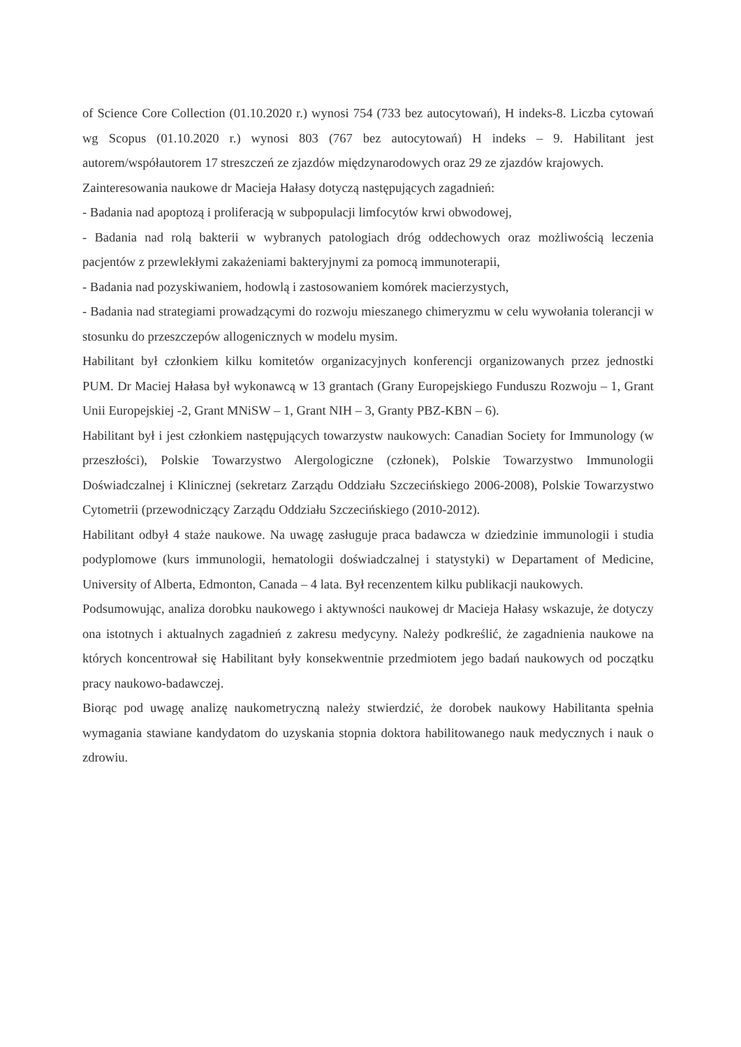of Science Core Collection (01.10.2020 r.) wynosi 754 (733 bez autocytowań), H indeks-8. Liczba cytowań wg Scopus (01.10.2020 r.) wynosi 803 (767 bez autocytowań) H indeks – 9. Habilitant jest autorem/współautorem 17 streszczeń ze zjazdów międzynarodowych oraz 29 ze zjazdów krajowych.
Zainteresowania naukowe dr Macieja Hałasy dotyczą następujących zagadnień:
- Badania nad apoptozą i proliferacją w subpopulacji limfocytów krwi obwodowej,
- Badania nad rolą bakterii w wybranych patologiach dróg oddechowych oraz możliwością leczenia pacjentów z przewlekłymi zakażeniami bakteryjnymi za pomocą immunoterapii,
- Badania nad pozyskiwaniem, hodowlą i zastosowaniem komórek macierzystych,
- Badania nad strategiami prowadzącymi do rozwoju mieszanego chimeryzmu w celu wywołania tolerancji w stosunku do przeszczepów allogenicznych w modelu mysim.
Habilitant był członkiem kilku komitetów organizacyjnych konferencji organizowanych przez jednostki PUM. Dr Maciej Hałasa był wykonawcą w 13 grantach (Grany Europejskiego Funduszu Rozwoju – 1, Grant Unii Europejskiej -2, Grant MNiSW – 1, Grant NIH – 3, Granty PBZ-KBN – 6).
Habilitant był i jest członkiem następujących towarzystw naukowych: Canadian Society for Immunology (w przeszłości), Polskie Towarzystwo Alergologiczne (członek), Polskie Towarzystwo Immunologii Doświadczalnej i Klinicznej (sekretarz Zarządu Oddziału Szczecińskiego 2006-2008), Polskie Towarzystwo Cytometrii (przewodniczący Zarządu Oddziału Szczecińskiego (2010-2012).
Habilitant odbył 4 staże naukowe. Na uwagę zasługuje praca badawcza w dziedzinie immunologii i studia podyplomowe (kurs immunologii, hematologii doświadczalnej i statystyki) w Departament of Medicine, University of Alberta, Edmonton, Canada – 4 lata. Był recenzentem kilku publikacji naukowych.
Podsumowując, analiza dorobku naukowego i aktywności naukowej dr Macieja Hałasy wskazuje, że dotyczy ona istotnych i aktualnych zagadnień z zakresu medycyny. Należy podkreślić, że zagadnienia naukowe na których koncentrował się Habilitant były konsekwentnie przedmiotem jego badań naukowych od początku pracy naukowo-badawczej.
Biorąc pod uwagę analizę naukometryczną należy stwierdzić, że dorobek naukowy Habilitanta spełnia wymagania stawiane kandydatom do uzyskania stopnia doktora habilitowanego nauk medycznych i nauk o zdrowiu.